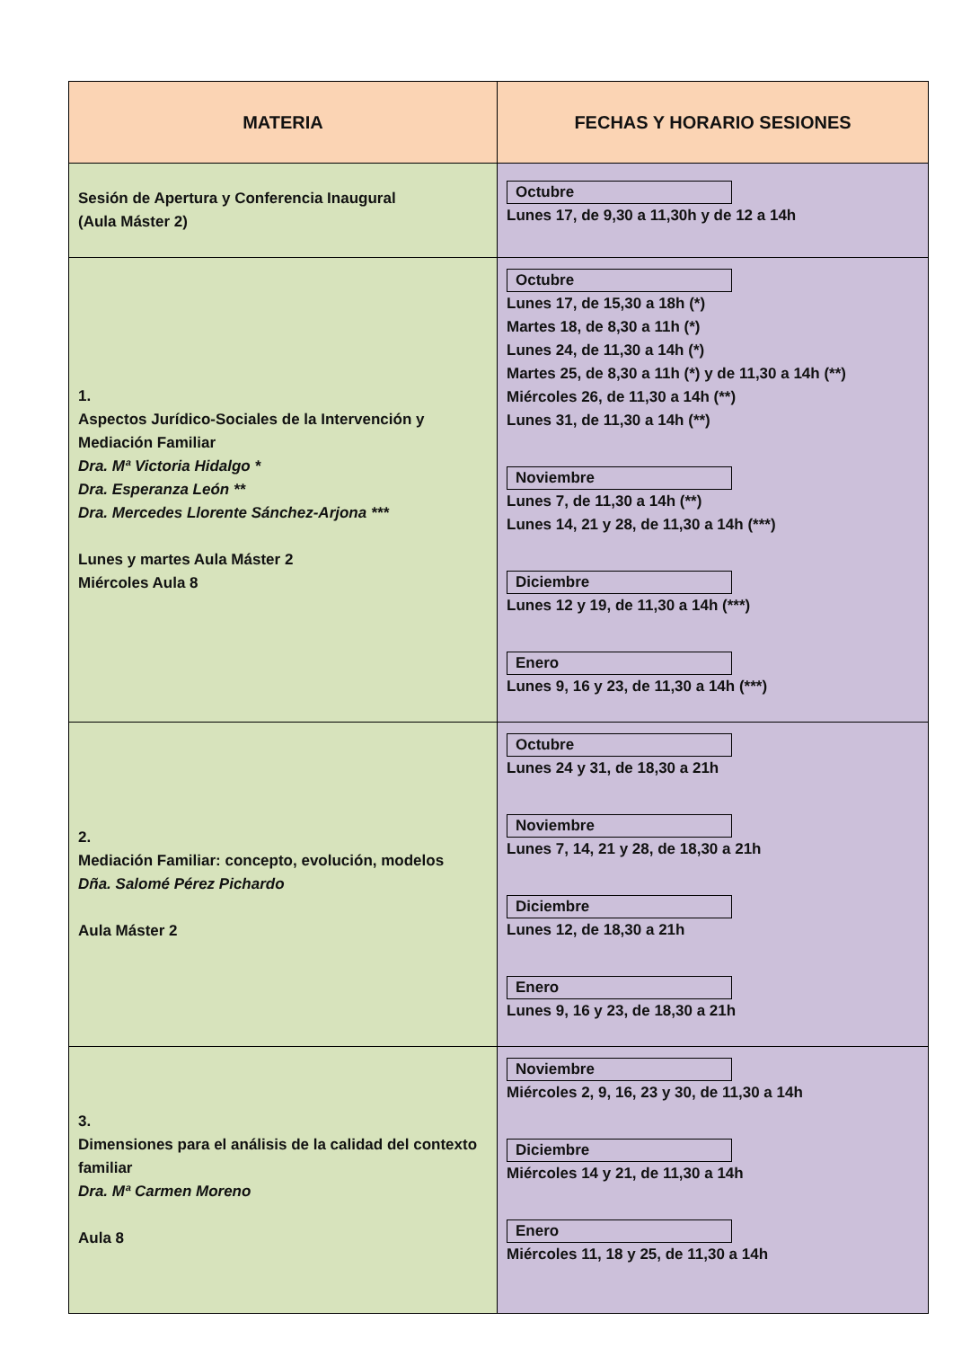| MATERIA | FECHAS Y HORARIO SESIONES |
| --- | --- |
| Sesión de Apertura y Conferencia Inaugural (Aula Máster 2) | Octubre Lunes 17, de 9,30 a 11,30h y de 12 a 14h |
| 1. Aspectos Jurídico-Sociales de la Intervención y Mediación Familiar Dra. Mª Victoria Hidalgo * Dra. Esperanza León ** Dra. Mercedes Llorente Sánchez-Arjona *** Lunes y martes Aula Máster 2 Miércoles Aula 8 | Octubre Lunes 17, de 15,30 a 18h (*) Martes 18, de 8,30 a 11h (*) Lunes 24, de 11,30 a 14h (*) Martes 25, de 8,30 a 11h (*) y de 11,30 a 14h (**) Miércoles 26, de 11,30 a 14h (**) Lunes 31, de 11,30 a 14h (**) Noviembre Lunes 7, de 11,30 a 14h (**) Lunes 14, 21 y 28, de 11,30 a 14h (***) Diciembre Lunes 12 y 19, de 11,30 a 14h (***) Enero Lunes 9, 16 y 23, de 11,30 a 14h (***) |
| 2. Mediación Familiar: concepto, evolución, modelos Dña. Salomé Pérez Pichardo Aula Máster 2 | Octubre Lunes 24 y 31, de 18,30 a 21h Noviembre Lunes 7, 14, 21 y 28, de 18,30 a 21h Diciembre Lunes 12, de 18,30 a 21h Enero Lunes 9, 16 y 23, de 18,30 a 21h |
| 3. Dimensiones para el análisis de la calidad del contexto familiar Dra. Mª Carmen Moreno Aula 8 | Noviembre Miércoles 2, 9, 16, 23 y 30, de 11,30 a 14h Diciembre Miércoles 14 y 21, de 11,30 a 14h Enero Miércoles 11, 18 y 25, de 11,30 a 14h |